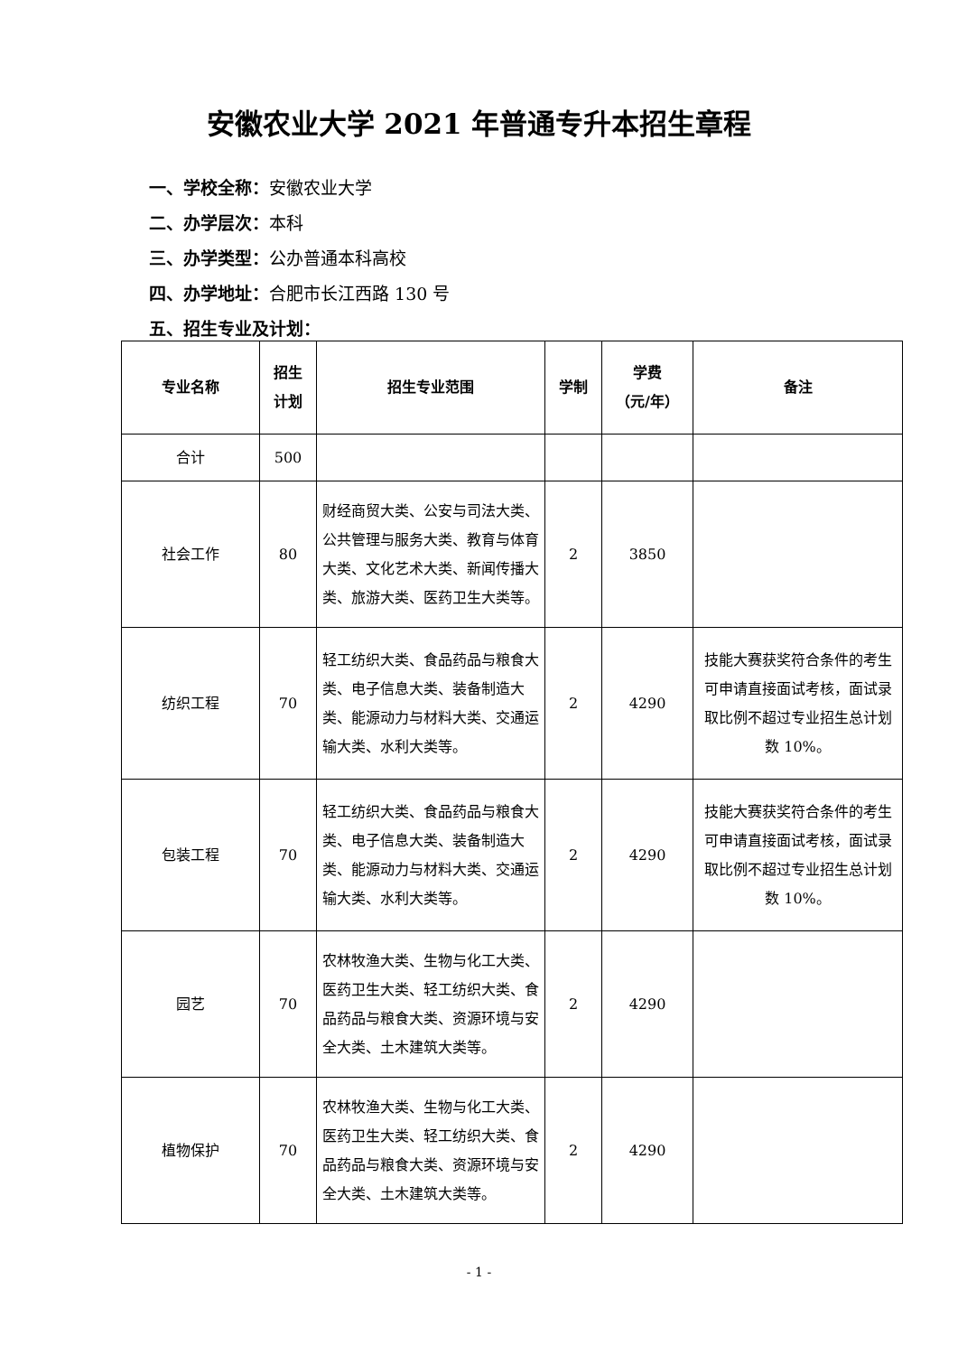安徽农业大学 2021 年普通专升本招生章程
一、学校全称：安徽农业大学
二、办学层次：本科
三、办学类型：公办普通本科高校
四、办学地址：合肥市长江西路 130 号
五、招生专业及计划：
| 专业名称 | 招生 计划 | 招生专业范围 | 学制 | 学费 （元/年） | 备注 |
| --- | --- | --- | --- | --- | --- |
| 合计 | 500 | | | | |
| 社会工作 | 80 | 财经商贸大类、公安与司法大类、公共管理与服务大类、教育与体育大类、文化艺术大类、新闻传播大类、旅游大类、医药卫生大类等。 | 2 | 3850 | |
| 纺织工程 | 70 | 轻工纺织大类、食品药品与粮食大类、电子信息大类、装备制造大类、能源动力与材料大类、交通运输大类、水利大类等。 | 2 | 4290 | 技能大赛获奖符合条件的考生可申请直接面试考核，面试录取比例不超过专业招生总计划数 10%。 |
| 包装工程 | 70 | 轻工纺织大类、食品药品与粮食大类、电子信息大类、装备制造大类、能源动力与材料大类、交通运输大类、水利大类等。 | 2 | 4290 | 技能大赛获奖符合条件的考生可申请直接面试考核，面试录取比例不超过专业招生总计划数 10%。 |
| 园艺 | 70 | 农林牧渔大类、生物与化工大类、医药卫生大类、轻工纺织大类、食品药品与粮食大类、资源环境与安全大类、土木建筑大类等。 | 2 | 4290 | |
| 植物保护 | 70 | 农林牧渔大类、生物与化工大类、医药卫生大类、轻工纺织大类、食品药品与粮食大类、资源环境与安全大类、土木建筑大类等。 | 2 | 4290 | |
- 1 -